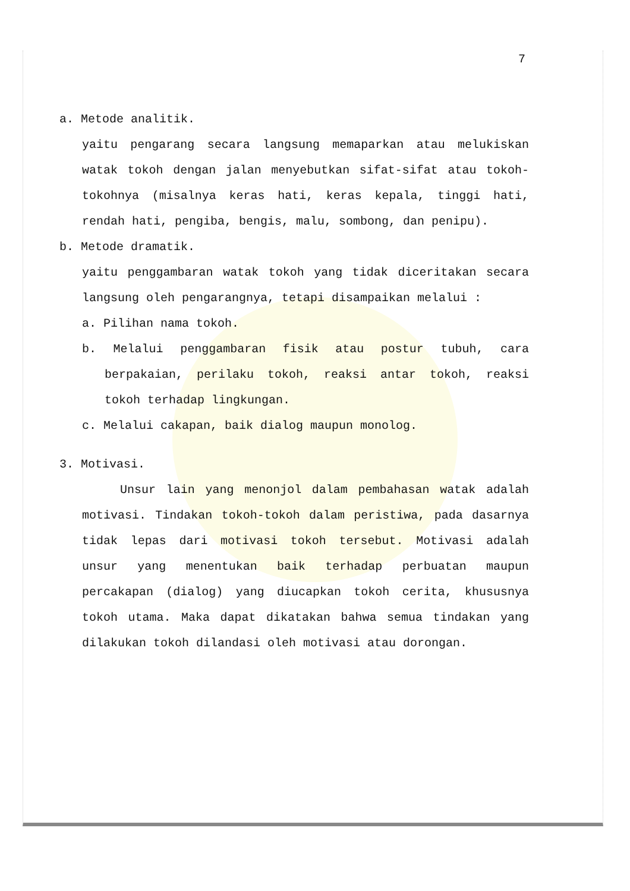7
a. Metode analitik.
yaitu pengarang secara langsung memaparkan atau melukiskan watak tokoh dengan jalan menyebutkan sifat-sifat atau tokoh-tokohnya (misalnya keras hati, keras kepala, tinggi hati, rendah hati, pengiba, bengis, malu, sombong, dan penipu).
b. Metode dramatik.
yaitu penggambaran watak tokoh yang tidak diceritakan secara langsung oleh pengarangnya, tetapi disampaikan melalui :
a. Pilihan nama tokoh.
b. Melalui penggambaran fisik atau postur tubuh, cara berpakaian, perilaku tokoh, reaksi antar tokoh, reaksi tokoh terhadap lingkungan.
c. Melalui cakapan, baik dialog maupun monolog.
3. Motivasi.
Unsur lain yang menonjol dalam pembahasan watak adalah motivasi. Tindakan tokoh-tokoh dalam peristiwa, pada dasarnya tidak lepas dari motivasi tokoh tersebut. Motivasi adalah unsur yang menentukan baik terhadap perbuatan maupun percakapan (dialog) yang diucapkan tokoh cerita, khususnya tokoh utama. Maka dapat dikatakan bahwa semua tindakan yang dilakukan tokoh dilandasi oleh motivasi atau dorongan.